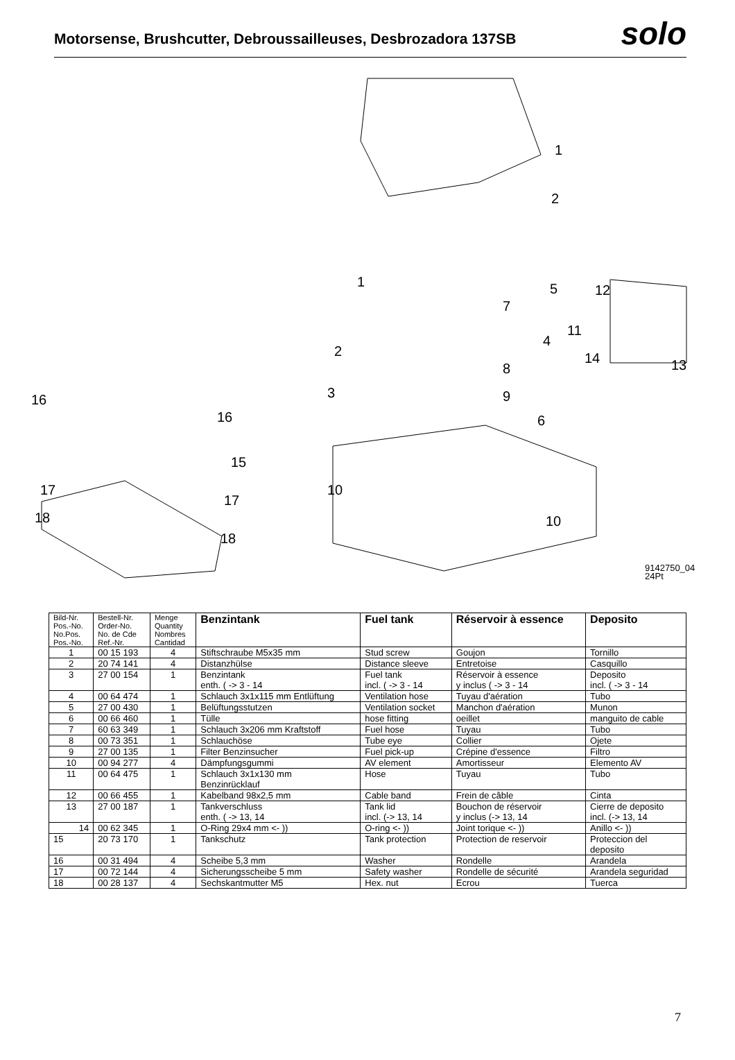Motorsense, Brushcutter, Debroussailleuses, Desbrozadora 137SB
solo
1
2
1
2
3
4
5
6
7
8
9
10
10
11
12
13
14
15
16
16
17
17
18
18
9142750_04
24Pt
| Bild-Nr. Pos.-No. No.Pos. Pos.-No. | Bestell-Nr. Order-No. No. de Cde Ref.-Nr. | Menge Quantity Nombres Cantidad | Benzintank | Fuel tank | Réservoir à essence | Deposito |
| --- | --- | --- | --- | --- | --- | --- |
| 1 | 00 15 193 | 4 | Stiftschraube M5x35 mm | Stud screw | Goujon | Tornillo |
| 2 | 20 74 141 | 4 | Distanzhülse | Distance sleeve | Entretoise | Casquillo |
| 3 | 27 00 154 | 1 | Benzintank enth. ( -> 3 - 14 | Fuel tank incl. ( -> 3 - 14 | Réservoir à essence y inclus ( -> 3 - 14 | Deposito incl. ( -> 3 - 14 |
| 4 | 00 64 474 | 1 | Schlauch 3x1x115 mm Entlüftung | Ventilation hose | Tuyau d'aération | Tubo |
| 5 | 27 00 430 | 1 | Belüftungsstutzen | Ventilation socket | Manchon d'aération | Munon |
| 6 | 00 66 460 | 1 | Tülle | hose fitting | oeillet | manguito de cable |
| 7 | 60 63 349 | 1 | Schlauch 3x206 mm Kraftstoff | Fuel hose | Tuyau | Tubo |
| 8 | 00 73 351 | 1 | Schlauchöse | Tube eye | Collier | Ojete |
| 9 | 27 00 135 | 1 | Filter Benzinsucher | Fuel pick-up | Crépine d'essence | Filtro |
| 10 | 00 94 277 | 4 | Dämpfungsgummi | AV element | Amortisseur | Elemento AV |
| 11 | 00 64 475 | 1 | Schlauch 3x1x130 mm Benzinrücklauf | Hose | Tuyau | Tubo |
| 12 | 00 66 455 | 1 | Kabelband 98x2,5 mm | Cable band | Frein de câble | Cinta |
| 13 | 27 00 187 | 1 | Tankverschluss enth. ( -> 13, 14 | Tank lid incl. (-> 13, 14 | Bouchon de réservoir y inclus (-> 13, 14 | Cierre de deposito incl. (-> 13, 14 |
| 14 | 00 62 345 | 1 | O-Ring 29x4 mm <- )) | O-ring <- )) | Joint torique <- )) | Anillo <- )) |
| 15 | 20 73 170 | 1 | Tankschutz | Tank protection | Protection de reservoir | Proteccion del deposito |
| 16 | 00 31 494 | 4 | Scheibe 5,3 mm | Washer | Rondelle | Arandela |
| 17 | 00 72 144 | 4 | Sicherungsscheibe 5 mm | Safety washer | Rondelle de sécurité | Arandela seguridad |
| 18 | 00 28 137 | 4 | Sechskantmutter M5 | Hex. nut | Ecrou | Tuerca |
7